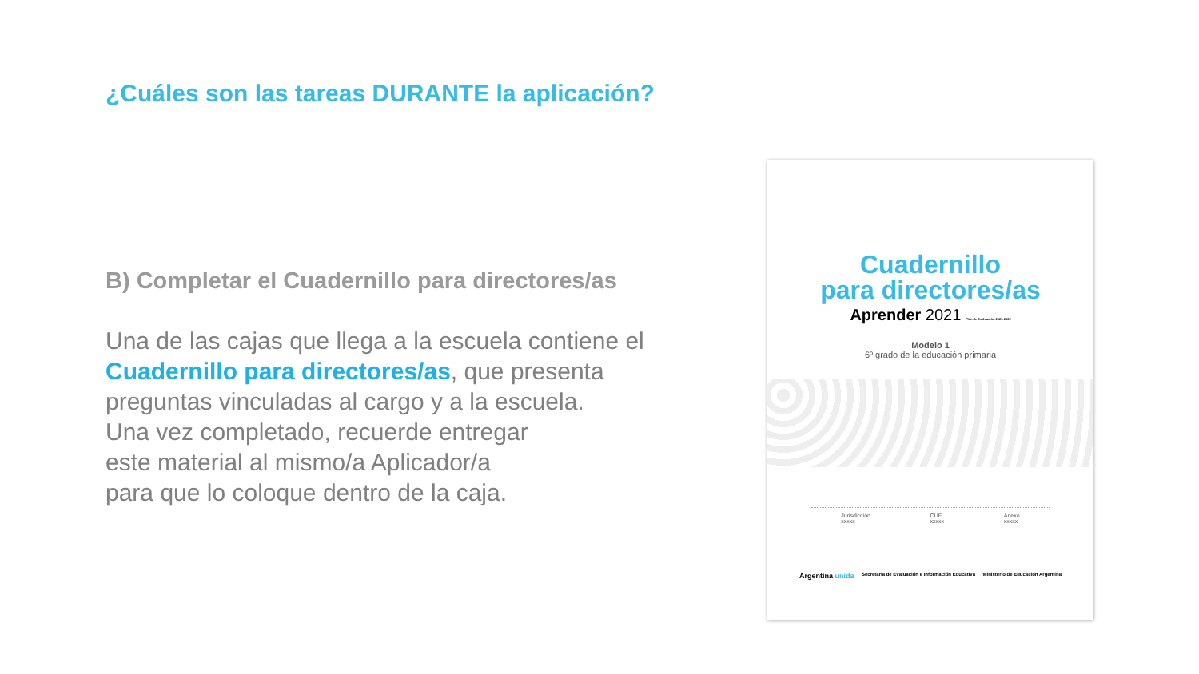¿Cuáles son las tareas DURANTE la aplicación?
B) Completar el Cuadernillo para directores/as
Una de las cajas que llega a la escuela contiene el Cuadernillo para directores/as, que presenta preguntas vinculadas al cargo y a la escuela.
Una vez completado, recuerde entregar
este material al mismo/a Aplicador/a
para que lo coloque dentro de la caja.
Cuadernillo
para directores/as
Aprender 2021 Plan de Evaluación 2021-2022
Modelo 1
6º grado de la educación primaria
Jurisdicción
xxxxx
CUE
xxxxx
Anexo
xxxxx
Argentina unida Secretaría de Evaluación e Información Educativa Ministerio de Educación Argentina